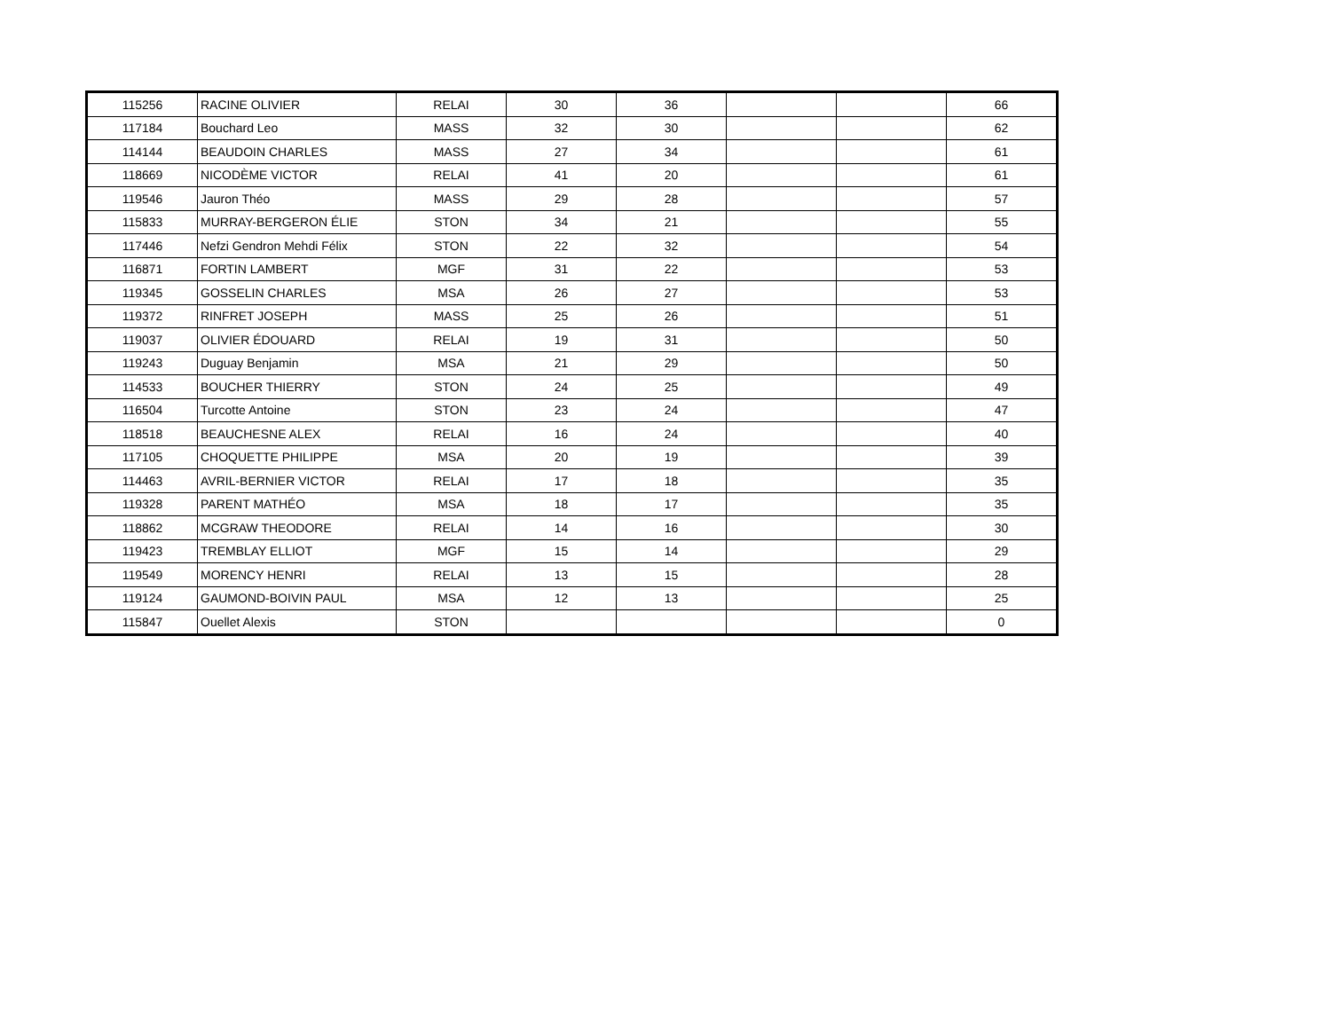| 115256 | RACINE OLIVIER | RELAI | 30 | 36 | | | 66 |
| 117184 | Bouchard Leo | MASS | 32 | 30 | | | 62 |
| 114144 | BEAUDOIN CHARLES | MASS | 27 | 34 | | | 61 |
| 118669 | NICODÈME VICTOR | RELAI | 41 | 20 | | | 61 |
| 119546 | Jauron Théo | MASS | 29 | 28 | | | 57 |
| 115833 | MURRAY-BERGERON ÉLIE | STON | 34 | 21 | | | 55 |
| 117446 | Nefzi Gendron Mehdi Félix | STON | 22 | 32 | | | 54 |
| 116871 | FORTIN LAMBERT | MGF | 31 | 22 | | | 53 |
| 119345 | GOSSELIN CHARLES | MSA | 26 | 27 | | | 53 |
| 119372 | RINFRET JOSEPH | MASS | 25 | 26 | | | 51 |
| 119037 | OLIVIER ÉDOUARD | RELAI | 19 | 31 | | | 50 |
| 119243 | Duguay Benjamin | MSA | 21 | 29 | | | 50 |
| 114533 | BOUCHER THIERRY | STON | 24 | 25 | | | 49 |
| 116504 | Turcotte Antoine | STON | 23 | 24 | | | 47 |
| 118518 | BEAUCHESNE ALEX | RELAI | 16 | 24 | | | 40 |
| 117105 | CHOQUETTE PHILIPPE | MSA | 20 | 19 | | | 39 |
| 114463 | AVRIL-BERNIER VICTOR | RELAI | 17 | 18 | | | 35 |
| 119328 | PARENT MATHÉO | MSA | 18 | 17 | | | 35 |
| 118862 | MCGRAW THEODORE | RELAI | 14 | 16 | | | 30 |
| 119423 | TREMBLAY ELLIOT | MGF | 15 | 14 | | | 29 |
| 119549 | MORENCY HENRI | RELAI | 13 | 15 | | | 28 |
| 119124 | GAUMOND-BOIVIN PAUL | MSA | 12 | 13 | | | 25 |
| 115847 | Ouellet Alexis | STON | | | | | 0 |